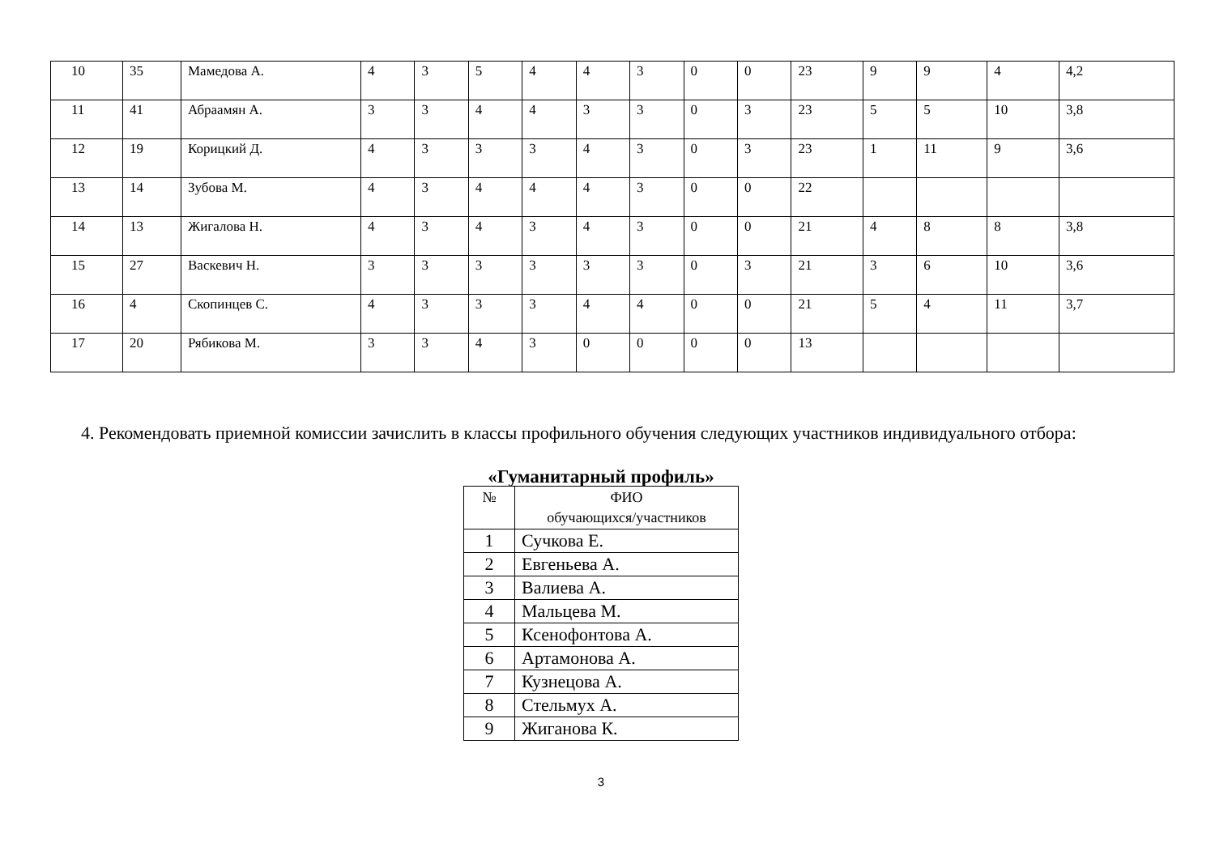| 10 | 35 | Мамедова А. | 4 | 3 | 5 | 4 | 4 | 3 | 0 | 0 | 23 | 9 | 9 | 4 | 4,2 |
| 11 | 41 | Абраамян А. | 3 | 3 | 4 | 4 | 3 | 3 | 0 | 3 | 23 | 5 | 5 | 10 | 3,8 |
| 12 | 19 | Корицкий Д. | 4 | 3 | 3 | 3 | 4 | 3 | 0 | 3 | 23 | 1 | 11 | 9 | 3,6 |
| 13 | 14 | Зубова М. | 4 | 3 | 4 | 4 | 4 | 3 | 0 | 0 | 22 | | | | |
| 14 | 13 | Жигалова Н. | 4 | 3 | 4 | 3 | 4 | 3 | 0 | 0 | 21 | 4 | 8 | 8 | 3,8 |
| 15 | 27 | Васкевич Н. | 3 | 3 | 3 | 3 | 3 | 3 | 0 | 3 | 21 | 3 | 6 | 10 | 3,6 |
| 16 | 4 | Скопинцев С. | 4 | 3 | 3 | 3 | 4 | 4 | 0 | 0 | 21 | 5 | 4 | 11 | 3,7 |
| 17 | 20 | Рябикова М. | 3 | 3 | 4 | 3 | 0 | 0 | 0 | 0 | 13 | | | | |
4. Рекомендовать приемной комиссии зачислить в классы профильного обучения следующих участников индивидуального отбора:
«Гуманитарный профиль»
| № | ФИО обучающихся/участников |
| --- | --- |
| 1 | Сучкова Е. |
| 2 | Евгеньева А. |
| 3 | Валиева А. |
| 4 | Мальцева М. |
| 5 | Ксенофонтова А. |
| 6 | Артамонова А. |
| 7 | Кузнецова А. |
| 8 | Стельмух А. |
| 9 | Жиганова К. |
3